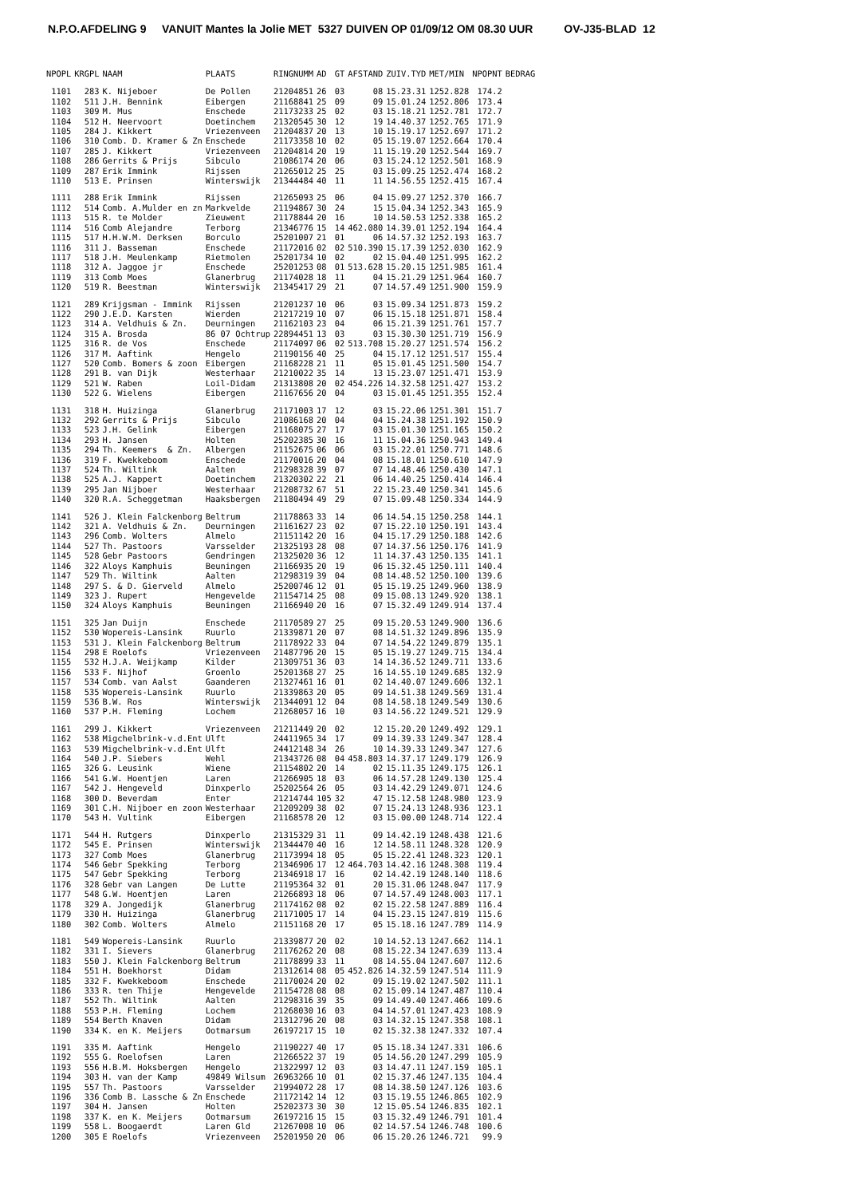N.P.O.AFDELING 9 VANUIT Mantes la Jolie MET 5327 DUIVEN OP 01/09/12 OM 08.30 UUR OV-J35-BLAD 12
| NPOPL | KRGPL | NAAM | PLAATS | RINGNUMM | AD | GT | AFSTAND | ZUIV.TYD | MET/MIN | NPOPNT | BEDRAG |
| --- | --- | --- | --- | --- | --- | --- | --- | --- | --- | --- | --- |
| 1101 | 283 | K. Nijeboer | De Pollen | 21204851 | 26 | 03 | 08 | 15.23.31 | 1252.828 | 174.2 | |
| 1102 | 511 | J.H. Bennink | Eibergen | 21168841 | 25 | 09 | 09 | 15.01.24 | 1252.806 | 173.4 | |
| 1103 | 309 | M. Mus | Enschede | 21173233 | 25 | 02 | 03 | 15.18.21 | 1252.781 | 172.7 | |
| 1104 | 512 | H. Neervoort | Doetinchem | 21320545 | 30 | 12 | 19 | 14.40.37 | 1252.765 | 171.9 | |
| 1105 | 284 | J. Kikkert | Vriezenveen | 21204837 | 20 | 13 | 10 | 15.19.17 | 1252.697 | 171.2 | |
| 1106 | 310 | Comb. D. Kramer & Zn | Enschede | 21173358 | 10 | 02 | 05 | 15.19.07 | 1252.664 | 170.4 | |
| 1107 | 285 | J. Kikkert | Vriezenveen | 21204814 | 20 | 19 | 11 | 15.19.20 | 1252.544 | 169.7 | |
| 1108 | 286 | Gerrits & Prijs | Sibculo | 21086174 | 20 | 06 | 03 | 15.24.12 | 1252.501 | 168.9 | |
| 1109 | 287 | Erik Immink | Rijssen | 21265012 | 25 | 25 | 03 | 15.09.25 | 1252.474 | 168.2 | |
| 1110 | 513 | E. Prinsen | Winterswijk | 21344484 | 40 | 11 | 11 | 14.56.55 | 1252.415 | 167.4 | |
| 1111 | 288 | Erik Immink | Rijssen | 21265093 | 25 | 06 | 04 | 15.09.27 | 1252.370 | 166.7 | |
| 1112 | 514 | Comb. A.Mulder en zn | Markvelde | 21194867 | 30 | 24 | 15 | 15.04.34 | 1252.343 | 165.9 | |
| 1113 | 515 | R. te Molder | Zieuwent | 21178844 | 20 | 16 | 10 | 14.50.53 | 1252.338 | 165.2 | |
| 1114 | 516 | Comb Alejandre | Terborg | 21346776 | 15 | 14 | 462.080 | 14.39.01 | 1252.194 | 164.4 | |
| 1115 | 517 | H.H.W.M. Derksen | Borculo | 25201007 | 21 | 01 | 06 | 14.57.32 | 1252.193 | 163.7 | |
| 1116 | 311 | J. Basseman | Enschede | 21172016 | 02 | 02 | 510.390 | 15.17.39 | 1252.030 | 162.9 | |
| 1117 | 518 | J.H. Meulenkamp | Rietmolen | 25201734 | 10 | 02 | 02 | 15.04.40 | 1251.995 | 162.2 | |
| 1118 | 312 | A. Jaggoe jr | Enschede | 25201253 | 08 | 01 | 513.628 | 15.20.15 | 1251.985 | 161.4 | |
| 1119 | 313 | Comb Moes | Glanerbrug | 21174028 | 18 | 11 | 04 | 15.21.29 | 1251.964 | 160.7 | |
| 1120 | 519 | R. Beestman | Winterswijk | 21345417 | 29 | 21 | 07 | 14.57.49 | 1251.900 | 159.9 | |
| 1121 | 289 | Krijgsman - Immink | Rijssen | 21201237 | 10 | 06 | 03 | 15.09.34 | 1251.873 | 159.2 | |
| 1122 | 290 | J.E.D. Karsten | Wierden | 21217219 | 10 | 07 | 06 | 15.15.18 | 1251.871 | 158.4 | |
| 1123 | 314 | A. Veldhuis & Zn. | Deurningen | 21162103 | 23 | 04 | 06 | 15.21.39 | 1251.761 | 157.7 | |
| 1124 | 315 | A. Brosda | 86 07 Ochtrup | 22894451 | 13 | 03 | 03 | 15.30.30 | 1251.719 | 156.9 | |
| 1125 | 316 | R. de Vos | Enschede | 21174097 | 06 | 02 | 513.708 | 15.20.27 | 1251.574 | 156.2 | |
| 1126 | 317 | M. Aaftink | Hengelo | 21190156 | 40 | 25 | 04 | 15.17.12 | 1251.517 | 155.4 | |
| 1127 | 520 | Comb. Bomers & zoon | Eibergen | 21168228 | 21 | 11 | 05 | 15.01.45 | 1251.500 | 154.7 | |
| 1128 | 291 | B. van Dijk | Westerhaar | 21210022 | 35 | 14 | 13 | 15.23.07 | 1251.471 | 153.9 | |
| 1129 | 521 | W. Raben | Loil-Didam | 21313808 | 20 | 02 | 454.226 | 14.32.58 | 1251.427 | 153.2 | |
| 1130 | 522 | G. Wielens | Eibergen | 21167656 | 20 | 04 | 03 | 15.01.45 | 1251.355 | 152.4 | |
| 1131 | 318 | H. Huizinga | Glanerbrug | 21171003 | 17 | 12 | 03 | 15.22.06 | 1251.301 | 151.7 | |
| 1132 | 292 | Gerrits & Prijs | Sibculo | 21086168 | 20 | 04 | 04 | 15.24.38 | 1251.192 | 150.9 | |
| 1133 | 523 | J.H. Gelink | Eibergen | 21168075 | 27 | 17 | 03 | 15.01.30 | 1251.165 | 150.2 | |
| 1134 | 293 | H. Jansen | Holten | 25202385 | 30 | 16 | 11 | 15.04.36 | 1250.943 | 149.4 | |
| 1135 | 294 | Th. Keemers & Zn. | Albergen | 21152675 | 06 | 06 | 03 | 15.22.01 | 1250.771 | 148.6 | |
| 1136 | 319 | F. Kwekkeboom | Enschede | 21170016 | 20 | 04 | 08 | 15.18.01 | 1250.610 | 147.9 | |
| 1137 | 524 | Th. Wiltink | Aalten | 21298328 | 39 | 07 | 07 | 14.48.46 | 1250.430 | 147.1 | |
| 1138 | 525 | A.J. Kappert | Doetinchem | 21320302 | 22 | 21 | 06 | 14.40.25 | 1250.414 | 146.4 | |
| 1139 | 295 | Jan Nijboer | Westerhaar | 21208732 | 67 | 51 | 22 | 15.23.40 | 1250.341 | 145.6 | |
| 1140 | 320 | R.A. Scheggetman | Haaksbergen | 21180494 | 49 | 29 | 07 | 15.09.48 | 1250.334 | 144.9 | |
| 1141 | 526 | J. Klein Falckenborg | Beltrum | 21178863 | 33 | 14 | 06 | 14.54.15 | 1250.258 | 144.1 | |
| 1142 | 321 | A. Veldhuis & Zn. | Deurningen | 21161627 | 23 | 02 | 07 | 15.22.10 | 1250.191 | 143.4 | |
| 1143 | 296 | Comb. Wolters | Almelo | 21151142 | 20 | 16 | 04 | 15.17.29 | 1250.188 | 142.6 | |
| 1144 | 527 | Th. Pastoors | Varsselder | 21325193 | 28 | 08 | 07 | 14.37.56 | 1250.176 | 141.9 | |
| 1145 | 528 | Gebr Pastoors | Gendringen | 21325020 | 36 | 12 | 11 | 14.37.43 | 1250.135 | 141.1 | |
| 1146 | 322 | Aloys Kamphuis | Beuningen | 21166935 | 20 | 19 | 06 | 15.32.45 | 1250.111 | 140.4 | |
| 1147 | 529 | Th. Wiltink | Aalten | 21298319 | 39 | 04 | 08 | 14.48.52 | 1250.100 | 139.6 | |
| 1148 | 297 | S. & D. Gierveld | Almelo | 25200746 | 12 | 01 | 05 | 15.19.25 | 1249.960 | 138.9 | |
| 1149 | 323 | J. Rupert | Hengevelde | 21154714 | 25 | 08 | 09 | 15.08.13 | 1249.920 | 138.1 | |
| 1150 | 324 | Aloys Kamphuis | Beuningen | 21166940 | 20 | 16 | 07 | 15.32.49 | 1249.914 | 137.4 | |
| 1151 | 325 | Jan Duijn | Enschede | 21170589 | 27 | 25 | 09 | 15.20.53 | 1249.900 | 136.6 | |
| 1152 | 530 | Wopereis-Lansink | Ruurlo | 21339871 | 20 | 07 | 08 | 14.51.32 | 1249.896 | 135.9 | |
| 1153 | 531 | J. Klein Falckenborg | Beltrum | 21178922 | 33 | 04 | 07 | 14.54.22 | 1249.879 | 135.1 | |
| 1154 | 298 | E Roelofs | Vriezenveen | 21487796 | 20 | 15 | 05 | 15.19.27 | 1249.715 | 134.4 | |
| 1155 | 532 | H.J.A. Weijkamp | Kilder | 21309751 | 36 | 03 | 14 | 14.36.52 | 1249.711 | 133.6 | |
| 1156 | 533 | F. Nijhof | Groenlo | 25201368 | 27 | 25 | 16 | 14.55.10 | 1249.685 | 132.9 | |
| 1157 | 534 | Comb. van Aalst | Gaanderen | 21327461 | 16 | 01 | 02 | 14.40.07 | 1249.606 | 132.1 | |
| 1158 | 535 | Wopereis-Lansink | Ruurlo | 21339863 | 20 | 05 | 09 | 14.51.38 | 1249.569 | 131.4 | |
| 1159 | 536 | B.W. Ros | Winterswijk | 21344091 | 12 | 04 | 08 | 14.58.18 | 1249.549 | 130.6 | |
| 1160 | 537 | P.H. Fleming | Lochem | 21268057 | 16 | 10 | 03 | 14.56.22 | 1249.521 | 129.9 | |
| 1161 | 299 | J. Kikkert | Vriezenveen | 21211449 | 20 | 02 | 12 | 15.20.20 | 1249.492 | 129.1 | |
| 1162 | 538 | Migchelbrink-v.d.Ent | Ulft | 24411965 | 34 | 17 | 09 | 14.39.33 | 1249.347 | 128.4 | |
| 1163 | 539 | Migchelbrink-v.d.Ent | Ulft | 24412148 | 34 | 26 | 10 | 14.39.33 | 1249.347 | 127.6 | |
| 1164 | 540 | J.P. Siebers | Wehl | 21343726 | 08 | 04 | 458.803 | 14.37.17 | 1249.179 | 126.9 | |
| 1165 | 326 | G. Leusink | Wiene | 21154802 | 20 | 14 | 02 | 15.11.35 | 1249.175 | 126.1 | |
| 1166 | 541 | G.W. Hoentjen | Laren | 21266905 | 18 | 03 | 06 | 14.57.28 | 1249.130 | 125.4 | |
| 1167 | 542 | J. Hengeveld | Dinxperlo | 25202564 | 26 | 05 | 03 | 14.42.29 | 1249.071 | 124.6 | |
| 1168 | 300 | D. Beverdam | Enter | 21214744 | 105 | 32 | 47 | 15.12.58 | 1248.980 | 123.9 | |
| 1169 | 301 | C.H. Nijboer en zoon | Westerhaar | 21209209 | 38 | 02 | 07 | 15.24.13 | 1248.936 | 123.1 | |
| 1170 | 543 | H. Vultink | Eibergen | 21168578 | 20 | 12 | 03 | 15.00.00 | 1248.714 | 122.4 | |
| 1171 | 544 | H. Rutgers | Dinxperlo | 21315329 | 31 | 11 | 09 | 14.42.19 | 1248.438 | 121.6 | |
| 1172 | 545 | E. Prinsen | Winterswijk | 21344470 | 40 | 16 | 12 | 14.58.11 | 1248.328 | 120.9 | |
| 1173 | 327 | Comb Moes | Glanerbrug | 21173994 | 18 | 05 | 05 | 15.22.41 | 1248.323 | 120.1 | |
| 1174 | 546 | Gebr Spekking | Terborg | 21346906 | 17 | 12 | 464.703 | 14.42.16 | 1248.308 | 119.4 | |
| 1175 | 547 | Gebr Spekking | Terborg | 21346918 | 17 | 16 | 02 | 14.42.19 | 1248.140 | 118.6 | |
| 1176 | 328 | Gebr van Langen | De Lutte | 21195364 | 32 | 01 | 20 | 15.31.06 | 1248.047 | 117.9 | |
| 1177 | 548 | G.W. Hoentjen | Laren | 21266893 | 18 | 06 | 07 | 14.57.49 | 1248.003 | 117.1 | |
| 1178 | 329 | A. Jongedijk | Glanerbrug | 21174162 | 08 | 02 | 02 | 15.22.58 | 1247.889 | 116.4 | |
| 1179 | 330 | H. Huizinga | Glanerbrug | 21171005 | 17 | 14 | 04 | 15.23.15 | 1247.819 | 115.6 | |
| 1180 | 302 | Comb. Wolters | Almelo | 21151168 | 20 | 17 | 05 | 15.18.16 | 1247.789 | 114.9 | |
| 1181 | 549 | Wopereis-Lansink | Ruurlo | 21339877 | 20 | 02 | 10 | 14.52.13 | 1247.662 | 114.1 | |
| 1182 | 331 | I. Sievers | Glanerbrug | 21176262 | 20 | 08 | 08 | 15.22.34 | 1247.639 | 113.4 | |
| 1183 | 550 | J. Klein Falckenborg | Beltrum | 21178899 | 33 | 11 | 08 | 14.55.04 | 1247.607 | 112.6 | |
| 1184 | 551 | H. Boekhorst | Didam | 21312614 | 08 | 05 | 452.826 | 14.32.59 | 1247.514 | 111.9 | |
| 1185 | 332 | F. Kwekkeboom | Enschede | 21170024 | 20 | 02 | 09 | 15.19.02 | 1247.502 | 111.1 | |
| 1186 | 333 | R. ten Thije | Hengevelde | 21154728 | 08 | 08 | 02 | 15.09.14 | 1247.487 | 110.4 | |
| 1187 | 552 | Th. Wiltink | Aalten | 21298316 | 39 | 35 | 09 | 14.49.40 | 1247.466 | 109.6 | |
| 1188 | 553 | P.H. Fleming | Lochem | 21268030 | 16 | 03 | 04 | 14.57.01 | 1247.423 | 108.9 | |
| 1189 | 554 | Berth Knaven | Didam | 21312796 | 20 | 08 | 03 | 14.32.15 | 1247.358 | 108.1 | |
| 1190 | 334 | K. en K. Meijers | Ootmarsum | 26197217 | 15 | 10 | 02 | 15.32.38 | 1247.332 | 107.4 | |
| 1191 | 335 | M. Aaftink | Hengelo | 21190227 | 40 | 17 | 05 | 15.18.34 | 1247.331 | 106.6 | |
| 1192 | 555 | G. Roelofsen | Laren | 21266522 | 37 | 19 | 05 | 14.56.20 | 1247.299 | 105.9 | |
| 1193 | 556 | H.B.M. Hoksbergen | Hengelo | 21322997 | 12 | 03 | 03 | 14.47.11 | 1247.159 | 105.1 | |
| 1194 | 303 | H. van der Kamp | 49849 Wilsum | 26963266 | 10 | 01 | 02 | 15.37.46 | 1247.135 | 104.4 | |
| 1195 | 557 | Th. Pastoors | Varsselder | 21994072 | 28 | 17 | 08 | 14.38.50 | 1247.126 | 103.6 | |
| 1196 | 336 | Comb B. Lassche & Zn | Enschede | 21172142 | 14 | 12 | 03 | 15.19.55 | 1246.865 | 102.9 | |
| 1197 | 304 | H. Jansen | Holten | 25202373 | 30 | 30 | 12 | 15.05.54 | 1246.835 | 102.1 | |
| 1198 | 337 | K. en K. Meijers | Ootmarsum | 26197216 | 15 | 15 | 03 | 15.32.49 | 1246.791 | 101.4 | |
| 1199 | 558 | L. Boogaerdt | Laren Gld | 21267008 | 10 | 06 | 02 | 14.57.54 | 1246.748 | 100.6 | |
| 1200 | 305 | E Roelofs | Vriezenveen | 25201950 | 20 | 06 | 06 | 15.20.26 | 1246.721 | 99.9 | |